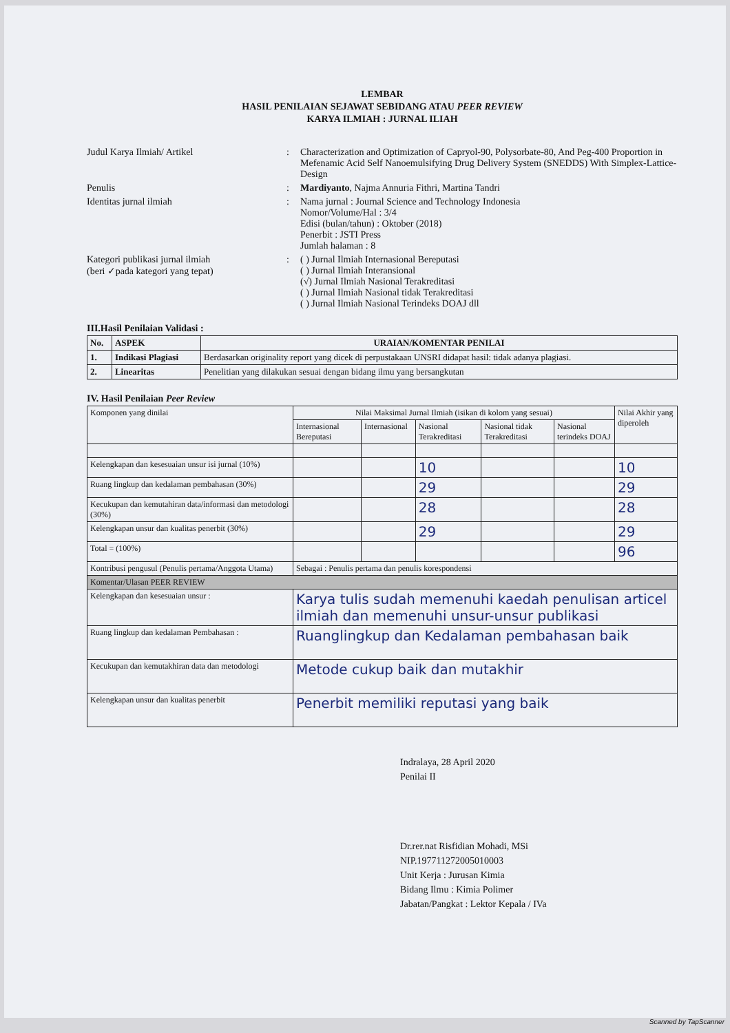LEMBAR
HASIL PENILAIAN SEJAWAT SEBIDANG ATAU PEER REVIEW
KARYA ILMIAH : JURNAL ILIAH
Judul Karya Ilmiah/ Artikel : Characterization and Optimization of Capryol-90, Polysorbate-80, And Peg-400 Proportion in Mefenamic Acid Self Nanoemulsifying Drug Delivery System (SNEDDS) With Simplex-Lattice-Design
Penulis : Mardiyanto, Najma Annuria Fithri, Martina Tandri
Identitas jurnal ilmiah : Nama jurnal : Journal Science and Technology Indonesia
Nomor/Volume/Hal : 3/4
Edisi (bulan/tahun) : Oktober (2018)
Penerbit : JSTI Press
Jumlah halaman : 8
Kategori publikasi jurnal ilmiah
(beri ✓pada kategori yang tepat)
: ( ) Jurnal Ilmiah Internasional Bereputasi
( ) Jurnal Ilmiah Interansional
(√) Jurnal Ilmiah Nasional Terakreditasi
( ) Jurnal Ilmiah Nasional tidak Terakreditasi
( ) Jurnal Ilmiah Nasional Terindeks DOAJ dll
III.Hasil Penilaian Validasi :
| No. | ASPEK | URAIAN/KOMENTAR PENILAI |
| --- | --- | --- |
| 1. | Indikasi Plagiasi | Berdasarkan originality report yang dicek di perpustakaan UNSRI didapat hasil: tidak adanya plagiasi. |
| 2. | Linearitas | Penelitian yang dilakukan sesuai dengan bidang ilmu yang bersangkutan |
IV. Hasil Penilaian Peer Review
| Komponen yang dinilai | Nilai Maksimal Jurnal Ilmiah (isikan di kolom yang sesuai) | | | | | Nilai Akhir yang diperoleh |
| | Internasional Bereputasi | Internasional | Nasional Terakreditasi | Nasional tidak Terakreditasi | Nasional terindeks DOAJ | |
| Kelengkapan dan kesesuaian unsur isi jurnal (10%) | | | 10 | | | 10 |
| Ruang lingkup dan kedalaman pembahasan (30%) | | | 29 | | | 29 |
| Kecukupan dan kemutahiran data/informasi dan metodologi (30%) | | | 28 | | | 28 |
| Kelengkapan unsur dan kualitas penerbit (30%) | | | 29 | | | 29 |
| Total = (100%) | | | | | | 96 |
| Kontribusi pengusul (Penulis pertama/Anggota Utama) | Sebagai : Penulis pertama dan penulis korespondensi | | | | | |
| Komentar/Ulasan PEER REVIEW | | | | | | |
| Kelengkapan dan kesesuaian unsur : | Karya tulis sudah memenuhi kaedah penulisan articel ilmiah dan memenuhi unsur-unsur publikasi | | | | | |
| Ruang lingkup dan kedalaman Pembahasan : | Ruanglingkup dan Kedalaman pembahasan baik | | | | | |
| Kecukupan dan kemutakhiran data dan metodologi | Metode cukup baik dan mutakhir | | | | | |
| Kelengkapan unsur dan kualitas penerbit | Penerbit memiliki reputasi yang baik | | | | | |
Indralaya, 28 April 2020
Penilai II
Dr.rer.nat Risfidian Mohadi, MSi
NIP.197711272005010003
Unit Kerja : Jurusan Kimia
Bidang Ilmu : Kimia Polimer
Jabatan/Pangkat : Lektor Kepala / IVa
Scanned by TapScanner